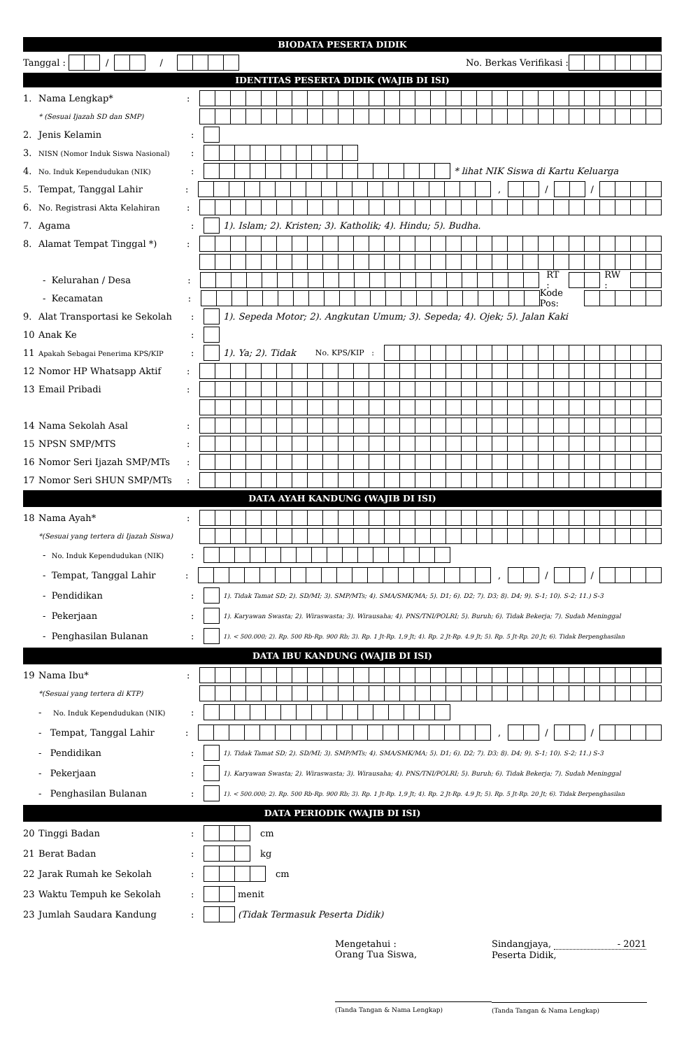BIODATA PESERTA DIDIK
Tanggal : / / No. Berkas Verifikasi :
IDENTITAS PESERTA DIDIK (WAJIB DI ISI)
1. Nama Lengkap*
:
* (Sesuai Ijazah SD dan SMP)
2. Jenis Kelamin
:
3. NISN (Nomor Induk Siswa Nasional)
:
4. No. Induk Kependudukan (NIK)
:
* lihat NIK Siswa di Kartu Keluarga
5. Tempat, Tanggal Lahir
:
, / /
6. No. Registrasi Akta Kelahiran
:
7. Agama
:
1). Islam; 2). Kristen; 3). Katholik; 4). Hindu; 5). Budha.
8. Alamat Tempat Tinggal *)
:
- Kelurahan / Desa
:
RT : RW :
- Kecamatan
:
Kode Pos:
9. Alat Transportasi ke Sekolah
:
1). Sepeda Motor; 2). Angkutan Umum; 3). Sepeda; 4). Ojek; 5). Jalan Kaki
10 Anak Ke
:
11 Apakah Sebagai Penerima KPS/KIP
:
1). Ya; 2). Tidak No. KPS/KIP :
12 Nomor HP Whatsapp Aktif
:
13 Email Pribadi
:
14 Nama Sekolah Asal
:
15 NPSN SMP/MTS
:
16 Nomor Seri Ijazah SMP/MTs
:
17 Nomor Seri SHUN SMP/MTs
:
DATA AYAH KANDUNG (WAJIB DI ISI)
18 Nama Ayah*
:
*(Sesuai yang tertera di Ijazah Siswa)
- No. Induk Kependudukan (NIK)
:
- Tempat, Tanggal Lahir
:
, / /
- Pendidikan
:
1). Tidak Tamat SD; 2). SD/MI; 3). SMP/MTs; 4). SMA/SMK/MA; 5). D1; 6). D2; 7). D3; 8). D4; 9). S-1; 10). S-2; 11.) S-3
- Pekerjaan
:
1). Karyawan Swasta; 2). Wiraswasta; 3). Wirausaha; 4). PNS/TNI/POLRI; 5). Buruh; 6). Tidak Bekerja; 7). Sudah Meninggal
- Penghasilan Bulanan
:
1). < 500.000; 2). Rp. 500 Rb-Rp. 900 Rb; 3). Rp. 1 Jt-Rp. 1,9 Jt; 4). Rp. 2 Jt-Rp. 4.9 Jt; 5). Rp. 5 Jt-Rp. 20 Jt; 6). Tidak Berpenghasilan
DATA IBU KANDUNG (WAJIB DI ISI)
19 Nama Ibu*
:
*(Sesuai yang tertera di KTP)
- No. Induk Kependudukan (NIK)
:
- Tempat, Tanggal Lahir
:
, / /
- Pendidikan
:
1). Tidak Tamat SD; 2). SD/MI; 3). SMP/MTs; 4). SMA/SMK/MA; 5). D1; 6). D2; 7). D3; 8). D4; 9). S-1; 10). S-2; 11.) S-3
- Pekerjaan
:
1). Karyawan Swasta; 2). Wiraswasta; 3). Wirausaha; 4). PNS/TNI/POLRI; 5). Buruh; 6). Tidak Bekerja; 7). Sudah Meninggal
- Penghasilan Bulanan
:
1). < 500.000; 2). Rp. 500 Rb-Rp. 900 Rb; 3). Rp. 1 Jt-Rp. 1,9 Jt; 4). Rp. 2 Jt-Rp. 4.9 Jt; 5). Rp. 5 Jt-Rp. 20 Jt; 6). Tidak Berpenghasilan
DATA PERIODIK (WAJIB DI ISI)
20 Tinggi Badan
:
cm
21 Berat Badan
:
kg
22 Jarak Rumah ke Sekolah
:
cm
23 Waktu Tempuh ke Sekolah
:
menit
23 Jumlah Saudara Kandung
:
(Tidak Termasuk Peserta Didik)
Mengetahui :
Orang Tua Siswa,
(Tanda Tangan & Nama Lengkap)
Sindangjaya, - 2021
Peserta Didik,
(Tanda Tangan & Nama Lengkap)